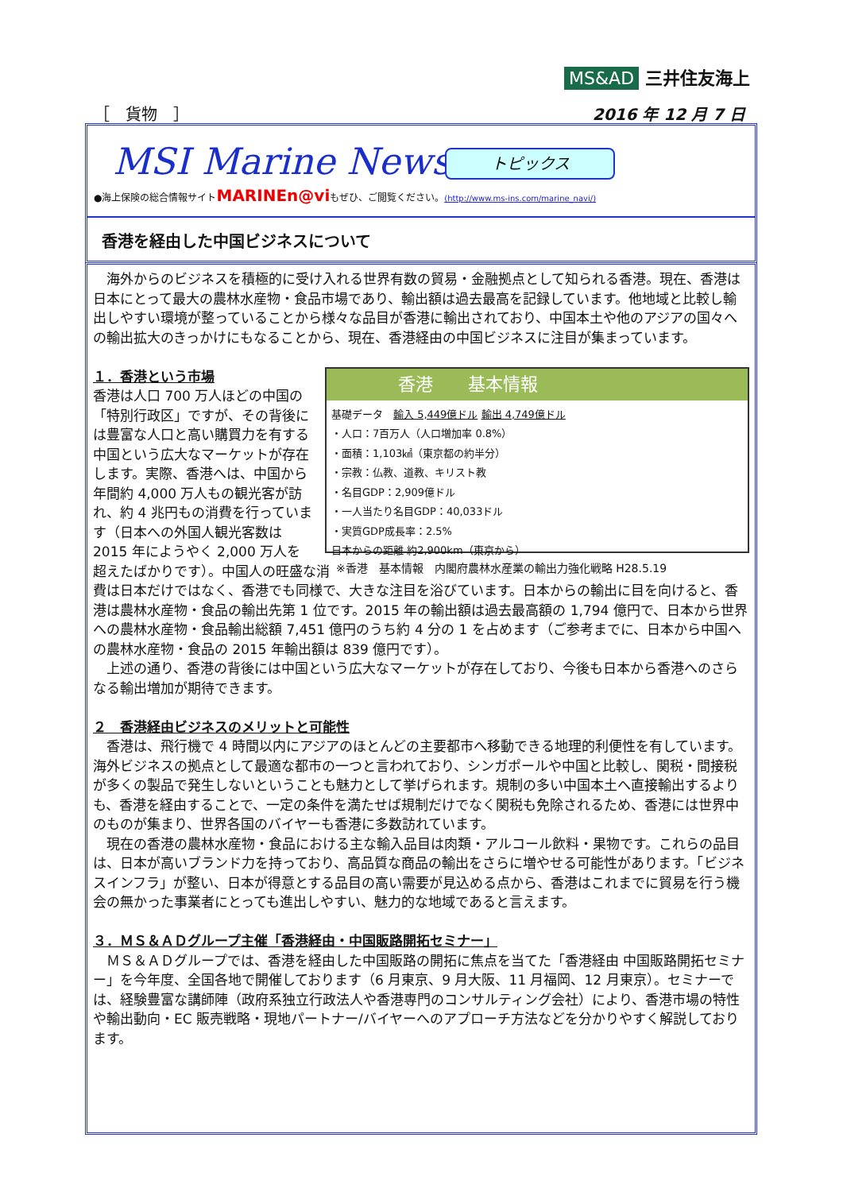MS&AD 三井住友海上
［　貨物　］ 2016 年 12 月 7 日
MSI Marine News
トピックス
●海上保険の総合情報サイトMARINEn@viもぜひ、ご閲覧ください。(http://www.ms-ins.com/marine_navi/)
香港を経由した中国ビジネスについて
　海外からのビジネスを積極的に受け入れる世界有数の貿易・金融拠点として知られる香港。現在、香港は日本にとって最大の農林水産物・食品市場であり、輸出額は過去最高を記録しています。他地域と比較し輸出しやすい環境が整っていることから様々な品目が香港に輸出されており、中国本土や他のアジアの国々への輸出拡大のきっかけにもなることから、現在、香港経由の中国ビジネスに注目が集まっています。
香港　　基本情報
基礎データ　輸入 5,449億ドル 輸出 4,749億ドル
・人口：7百万人（人口増加率 0.8%）
・面積：1,103㎢（東京都の約半分）
・宗教：仏教、道教、キリスト教
・名目GDP：2,909億ドル
・一人当たり名目GDP：40,033ドル
・実質GDP成長率：2.5%
日本からの距離 約2,900km（東京から）
１．香港という市場
香港は人口 700 万人ほどの中国の「特別行政区」ですが、その背後には豊富な人口と高い購買力を有する中国という広大なマーケットが存在します。実際、香港へは、中国から年間約 4,000 万人もの観光客が訪れ、約 4 兆円もの消費を行っています（日本への外国人観光客数は 2015 年にようやく 2,000 万人を超えたばかりです）。 ※香港　基本情報　内閣府農林水産業の輸出力強化戦略 H28.5.19 中国人の旺盛な消費は日本だけではなく、香港でも同様で、大きな注目を浴びています。日本からの輸出に目を向けると、香港は農林水産物・食品の輸出先第 1 位です。2015 年の輸出額は過去最高額の 1,794 億円で、日本から世界への農林水産物・食品輸出総額 7,451 億円のうち約 4 分の 1 を占めます（ご参考までに、日本から中国への農林水産物・食品の 2015 年輸出額は 839 億円です）。
　上述の通り、香港の背後には中国という広大なマーケットが存在しており、今後も日本から香港へのさらなる輸出増加が期待できます。
２　香港経由ビジネスのメリットと可能性
　香港は、飛行機で 4 時間以内にアジアのほとんどの主要都市へ移動できる地理的利便性を有しています。海外ビジネスの拠点として最適な都市の一つと言われており、シンガポールや中国と比較し、関税・間接税が多くの製品で発生しないということも魅力として挙げられます。規制の多い中国本土へ直接輸出するよりも、香港を経由することで、一定の条件を満たせば規制だけでなく関税も免除されるため、香港には世界中のものが集まり、世界各国のバイヤーも香港に多数訪れています。
　現在の香港の農林水産物・食品における主な輸入品目は肉類・アルコール飲料・果物です。これらの品目は、日本が高いブランド力を持っており、高品質な商品の輸出をさらに増やせる可能性があります。「ビジネスインフラ」が整い、日本が得意とする品目の高い需要が見込める点から、香港はこれまでに貿易を行う機会の無かった事業者にとっても進出しやすい、魅力的な地域であると言えます。
３．ＭＳ＆ＡＤグループ主催「香港経由・中国販路開拓セミナー」
　ＭＳ＆ＡＤグループでは、香港を経由した中国販路の開拓に焦点を当てた「香港経由 中国販路開拓セミナー」を今年度、全国各地で開催しております（6 月東京、9 月大阪、11 月福岡、12 月東京）。セミナーでは、経験豊富な講師陣（政府系独立行政法人や香港専門のコンサルティング会社）により、香港市場の特性や輸出動向・EC 販売戦略・現地パートナー/バイヤーへのアプローチ方法などを分かりやすく解説しております。